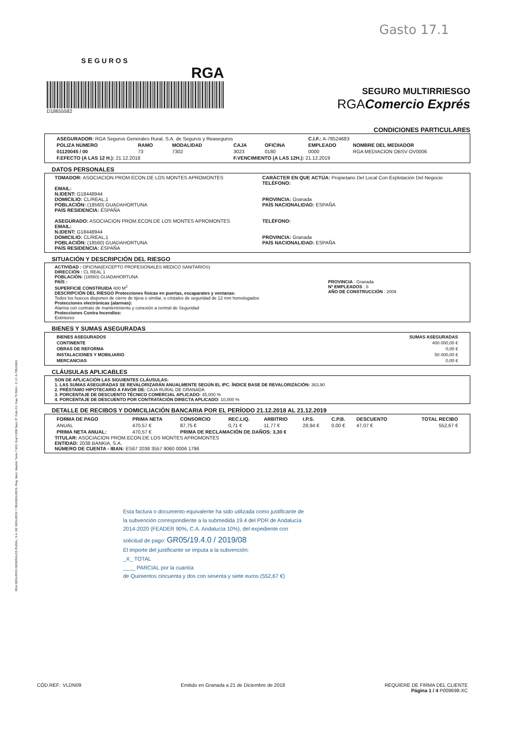Gasto 17.1
RGA SEGUROS GENERALES RURAL, S.A. DE SEGUROS Y REASEGUROS. Reg. Merc. Madrid, Tomo 7.915, Gral 6.858 Secc 3ª, Folio 61, Hoja 76 568-I - C.I.F. A-78524683.
SEGUROS
RGA
D18655582
SEGURO MULTIRRIESGO
RGAComercio Exprés
CONDICIONES PARTICULARES
| ASEGURADOR: RGA Seguros Generales Rural, S.A. de Seguros y Reaseguros | | | | | C.I.F.: A-78524683 | |
| POLIZA NÚMERO | RAMO | MODALIDAD | CAJA | OFICINA | EMPLEADO | NOMBRE DEL MEDIADOR |
| 01120045 / 00 | 73 | 7302 | 3023 | 0180 | 0000 | RGA MEDIACION OBSV OV0006 |
| F.EFECTO (A LAS 12 H.): 21.12.2018 | | | F.VENCIMIENTO (A LAS 12H.): 21.12.2019 | | | |
DATOS PERSONALES
TOMADOR: ASOCIACION PROM.ECON.DE LOS MONTES APROMONTES
EMAIL:
N.IDENT: G18448944
DOMICILIO: CL/REAL,1
POBLACIÓN: (18560) GUADAHORTUNA
PAÍS RESIDENCIA: ESPAÑA
ASEGURADO: ASOCIACION PROM.ECON.DE LOS MONTES APROMONTES
EMAIL:
N.IDENT: G18448944
DOMICILIO: CL/REAL,1
POBLACIÓN: (18560) GUADAHORTUNA
PAÍS RESIDENCIA: ESPAÑA
CARÁCTER EN QUE ACTÚA: Propietario Del Local Con Explotación Del Negocio
TELÉFONO:
PROVINCIA: Granada
PAÍS NACIONALIDAD: ESPAÑA
TELÉFONO:
PROVINCIA: Granada
PAÍS NACIONALIDAD: ESPAÑA
SITUACIÓN Y DESCRIPCIÓN DEL RIESGO
ACTIVIDAD : OFICINA(EXCEPTO PROFESIONALES MEDICO SANITARIOS)
DIRECCIÓN : CL REAL 1
POBLACIÓN: (18560) GUADAHORTUNA
PAÍS :
SUPERFICIE CONSTRUIDA 400 M<sup>2</sup>
DESCRIPCIÓN DEL RIESGO Protecciones físicas en puertas, escaparates y ventanas:
Todos los huecos disponen de cierre de tijera o similar, o cristales de seguridad de 12 mm homologados
Protecciones electrónicas (alarmas):
Alarma con contrato de mantenimiento y conexión a central de Seguridad
Protecciones Contra Incendios:
Extintores
PROVINCIA : Granada
Nº EMPLEADOS : 6
AÑO DE CONSTRUCCIÓN : 2009
BIENES Y SUMAS ASEGURADAS
| BIENES ASEGURADOS | SUMAS ASEGURADAS |
| --- | --- |
| CONTINENTE | 400 000,00 € |
| OBRAS DE REFORMA | 0,00 € |
| INSTALACIONES Y MOBILIARIO | 50 000,00 € |
| MERCANCIAS | 0,00 € |
CLÁUSULAS APLICABLES
SON DE APLICACIÓN LAS SIGUIENTES CLÁUSULAS:
1. LAS SUMAS ASEGURADAS SE REVALORIZARÁN ANUALMENTE SEGÚN EL IPC. ÍNDICE BASE DE REVALORIZACIÓN: 363,90
2. PRÉSTAMO HIPOTECARIO A FAVOR DE: CAJA RURAL DE GRANADA
3. PORCENTAJE DE DESCUENTO TÉCNICO COMERCIAL APLICADO: 45,000 %
4. PORCENTAJE DE DESCUENTO POR CONTRATACIÓN DIRECTA APLICADO: 10,000 %
DETALLE DE RECIBOS Y DOMICILIACIÓN BANCARIA POR EL PERÍODO 21.12.2018 AL 21.12.2019
| FORMA DE PAGO | PRIMA NETA | CONSORCIO | REC.LIQ. | ARBITRIO | I.P.S. | C.P.B. | DESCUENTO | TOTAL RECIBO |
| --- | --- | --- | --- | --- | --- | --- | --- | --- |
| ANUAL | 470,57 € | 87,75 € | 0,71 € | 11,77 € | 28,94 € | 0,00 € | 47,07 € | 552,67 € |
| PRIMA NETA ANUAL: | 470,57 € | PRIMA DE RECLAMACIÓN DE DAÑOS: 3,30 € | | | | | | |
TITULAR: ASOCIACION PROM.ECON.DE LOS MONTES APROMONTES
ENTIDAD: 2038 BANKIA, S.A.
NÚMERO DE CUENTA - IBAN: ES67 2038 3557 9060 0006 1796
Esta factura o documento equivalente ha sido utilizada como justificante de la subvención correspondiente a la submedida 19.4 del PDR de Andalucía 2014-2020 (FEADER 90%, C.A. Andalucía 10%), del expediente con solicitud de pago: GR05/19.4.0 / 2019/08
El importe del justificante se imputa a la subvención:
_X_ TOTAL
____ PARCIAL por la cuantía
de Quinientos cincuenta y dos con sesenta y siete euros (552,67 €)
CÓD.REF.: VLDN09 Emitido en Granada a 21 de Diciembre de 2018 REQUIERE DE FIRMA DEL CLIENTE
Página 1 / 4 P009698-XC